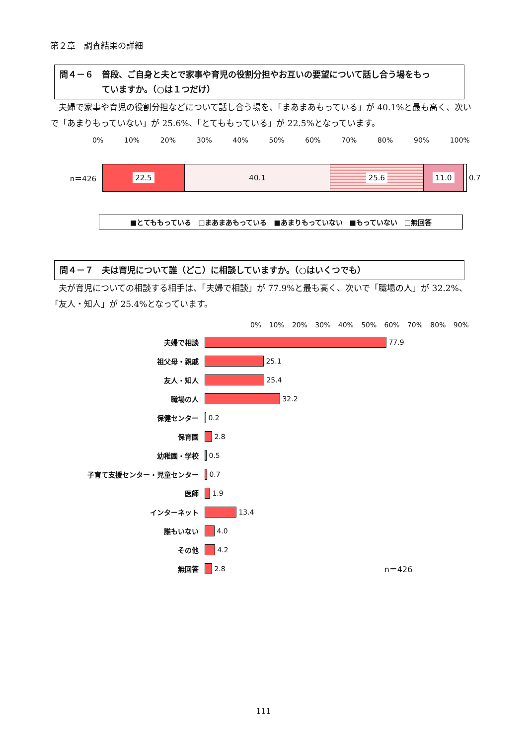第２章　調査結果の詳細
問４－６　普段、ご自身と夫とで家事や育児の役割分担やお互いの要望について話し合う場をもっ
　　　　　ていますか。（○は１つだけ）
夫婦で家事や育児の役割分担などについて話し合う場を、「まあまあもっている」が 40.1%と最も高く、次いで「あまりもっていない」が 25.6%、「とてももっている」が 22.5%となっています。
0% 10% 20% 30% 40% 50% 60% 70% 80% 90% 100%
n＝426
22.5 40.1 25.6 11.0
0.7
■とてももっている　□まあまあもっている　■あまりもっていない　■もっていない　□無回答
問４－７　夫は育児について誰（どこ）に相談していますか。（○はいくつでも）
夫が育児についての相談する相手は、「夫婦で相談」が 77.9%と最も高く、次いで「職場の人」が 32.2%、「友人・知人」が 25.4%となっています。
0% 10% 20% 30% 40% 50% 60% 70% 80% 90%
夫婦で相談 77.9
祖父母・親戚 25.1
友人・知人 25.4
職場の人 32.2
保健センター 0.2
保育園 2.8
幼稚園・学校 0.5
子育て支援センター・児童センター 0.7
医師 1.9
インターネット 13.4
誰もいない 4.0
その他 4.2
無回答 2.8 n＝426
111